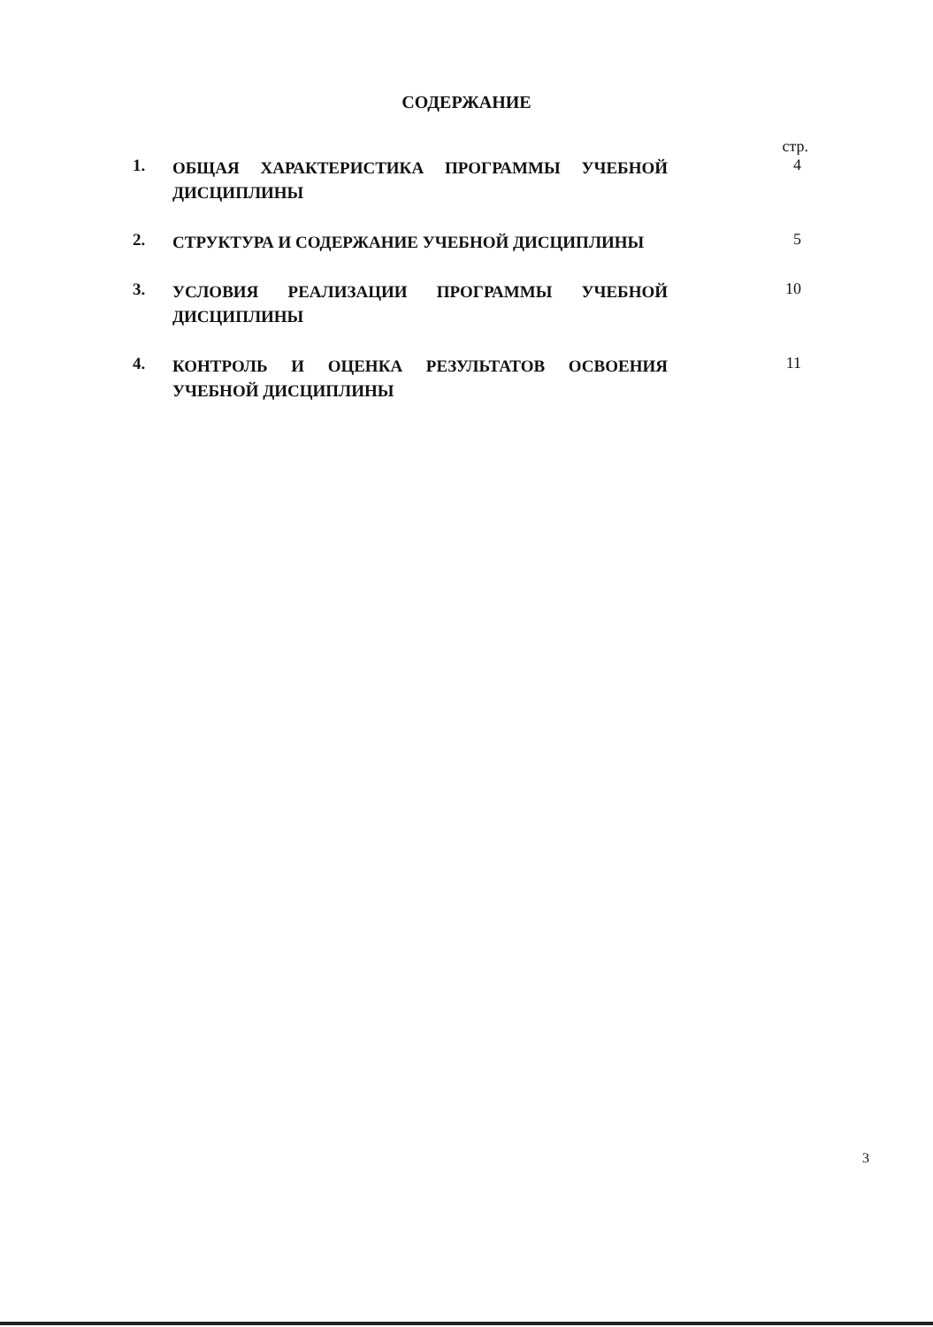СОДЕРЖАНИЕ
стр.
1.
ОБЩАЯ ХАРАКТЕРИСТИКА ПРОГРАММЫ УЧЕБНОЙ ДИСЦИПЛИНЫ
4
2.
СТРУКТУРА И СОДЕРЖАНИЕ УЧЕБНОЙ ДИСЦИПЛИНЫ
5
3.
УСЛОВИЯ РЕАЛИЗАЦИИ ПРОГРАММЫ УЧЕБНОЙ ДИСЦИПЛИНЫ
10
4.
КОНТРОЛЬ И ОЦЕНКА РЕЗУЛЬТАТОВ ОСВОЕНИЯ УЧЕБНОЙ ДИСЦИПЛИНЫ
11
3